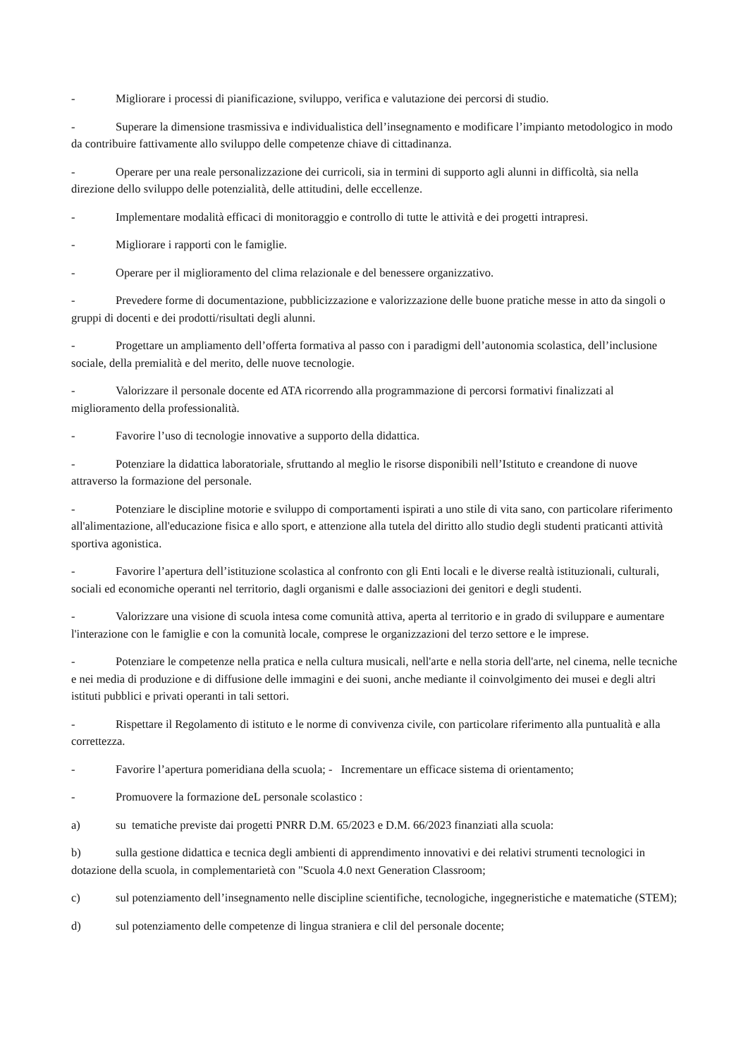- Migliorare i processi di pianificazione, sviluppo, verifica e valutazione dei percorsi di studio.
- Superare la dimensione trasmissiva e individualistica dell’insegnamento e modificare l’impianto metodologico in modo da contribuire fattivamente allo sviluppo delle competenze chiave di cittadinanza.
- Operare per una reale personalizzazione dei curricoli, sia in termini di supporto agli alunni in difficoltà, sia nella direzione dello sviluppo delle potenzialità, delle attitudini, delle eccellenze.
- Implementare modalità efficaci di monitoraggio e controllo di tutte le attività e dei progetti intrapresi.
- Migliorare i rapporti con le famiglie.
- Operare per il miglioramento del clima relazionale e del benessere organizzativo.
- Prevedere forme di documentazione, pubblicizzazione e valorizzazione delle buone pratiche messe in atto da singoli o gruppi di docenti e dei prodotti/risultati degli alunni.
- Progettare un ampliamento dell’offerta formativa al passo con i paradigmi dell’autonomia scolastica, dell’inclusione sociale, della premialità e del merito, delle nuove tecnologie.
- Valorizzare il personale docente ed ATA ricorrendo alla programmazione di percorsi formativi finalizzati al miglioramento della professionalità.
- Favorire l’uso di tecnologie innovative a supporto della didattica.
- Potenziare la didattica laboratoriale, sfruttando al meglio le risorse disponibili nell’Istituto e creandone di nuove attraverso la formazione del personale.
- Potenziare le discipline motorie e sviluppo di comportamenti ispirati a uno stile di vita sano, con particolare riferimento all'alimentazione, all'educazione fisica e allo sport, e attenzione alla tutela del diritto allo studio degli studenti praticanti attività sportiva agonistica.
- Favorire l’apertura dell’istituzione scolastica al confronto con gli Enti locali e le diverse realtà istituzionali, culturali, sociali ed economiche operanti nel territorio, dagli organismi e dalle associazioni dei genitori e degli studenti.
- Valorizzare una visione di scuola intesa come comunità attiva, aperta al territorio e in grado di sviluppare e aumentare l'interazione con le famiglie e con la comunità locale, comprese le organizzazioni del terzo settore e le imprese.
- Potenziare le competenze nella pratica e nella cultura musicali, nell'arte e nella storia dell'arte, nel cinema, nelle tecniche e nei media di produzione e di diffusione delle immagini e dei suoni, anche mediante il coinvolgimento dei musei e degli altri istituti pubblici e privati operanti in tali settori.
- Rispettare il Regolamento di istituto e le norme di convivenza civile, con particolare riferimento alla puntualità e alla correttezza.
- Favorire l’apertura pomeridiana della scuola; - Incrementare un efficace sistema di orientamento;
- Promuovere la formazione deL personale scolastico :
a) su tematiche previste dai progetti PNRR D.M. 65/2023 e D.M. 66/2023 finanziati alla scuola:
b) sulla gestione didattica e tecnica degli ambienti di apprendimento innovativi e dei relativi strumenti tecnologici in dotazione della scuola, in complementarietà con "Scuola 4.0 next Generation Classroom;
c) sul potenziamento dell’insegnamento nelle discipline scientifiche, tecnologiche, ingegneristiche e matematiche (STEM);
d) sul potenziamento delle competenze di lingua straniera e clil del personale docente;